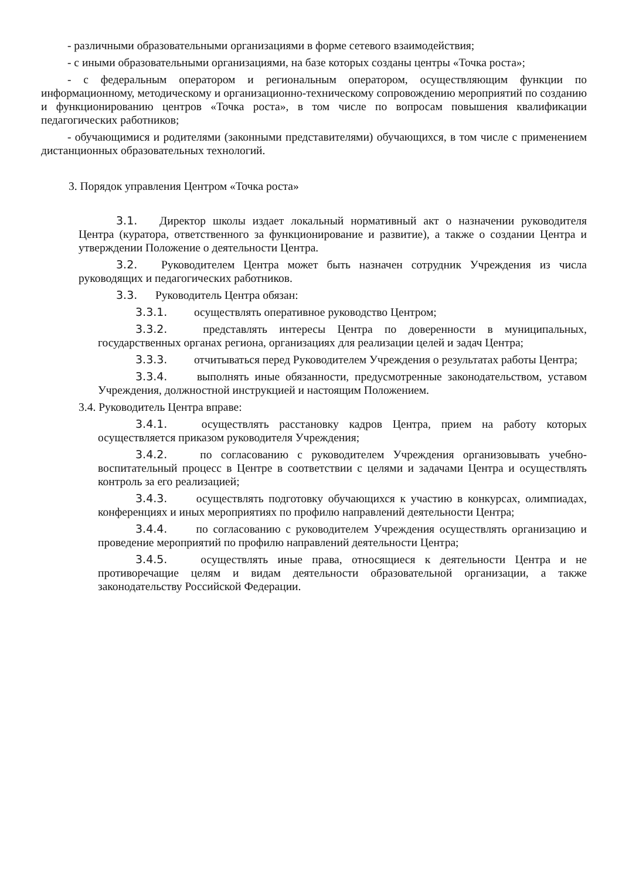- различными образовательными организациями в форме сетевого взаимодействия;
- с иными образовательными организациями, на базе которых созданы центры «Точка роста»;
- с федеральным оператором и региональным оператором, осуществляющим функции по информационному, методическому и организационно-техническому сопровождению мероприятий по созданию и функционированию центров «Точка роста», в том числе по вопросам повышения квалификации педагогических работников;
- обучающимися и родителями (законными представителями) обучающихся, в том числе с применением дистанционных образовательных технологий.
3. Порядок управления Центром «Точка роста»
3.1. Директор школы издает локальный нормативный акт о назначении руководителя Центра (куратора, ответственного за функционирование и развитие), а также о создании Центра и утверждении Положение о деятельности Центра.
3.2. Руководителем Центра может быть назначен сотрудник Учреждения из числа руководящих и педагогических работников.
3.3. Руководитель Центра обязан:
3.3.1. осуществлять оперативное руководство Центром;
3.3.2. представлять интересы Центра по доверенности в муниципальных, государственных органах региона, организациях для реализации целей и задач Центра;
3.3.3. отчитываться перед Руководителем Учреждения о результатах работы Центра;
3.3.4. выполнять иные обязанности, предусмотренные законодательством, уставом Учреждения, должностной инструкцией и настоящим Положением.
3.4. Руководитель Центра вправе:
3.4.1. осуществлять расстановку кадров Центра, прием на работу которых осуществляется приказом руководителя Учреждения;
3.4.2. по согласованию с руководителем Учреждения организовывать учебно-воспитательный процесс в Центре в соответствии с целями и задачами Центра и осуществлять контроль за его реализацией;
3.4.3. осуществлять подготовку обучающихся к участию в конкурсах, олимпиадах, конференциях и иных мероприятиях по профилю направлений деятельности Центра;
3.4.4. по согласованию с руководителем Учреждения осуществлять организацию и проведение мероприятий по профилю направлений деятельности Центра;
3.4.5. осуществлять иные права, относящиеся к деятельности Центра и не противоречащие целям и видам деятельности образовательной организации, а также законодательству Российской Федерации.